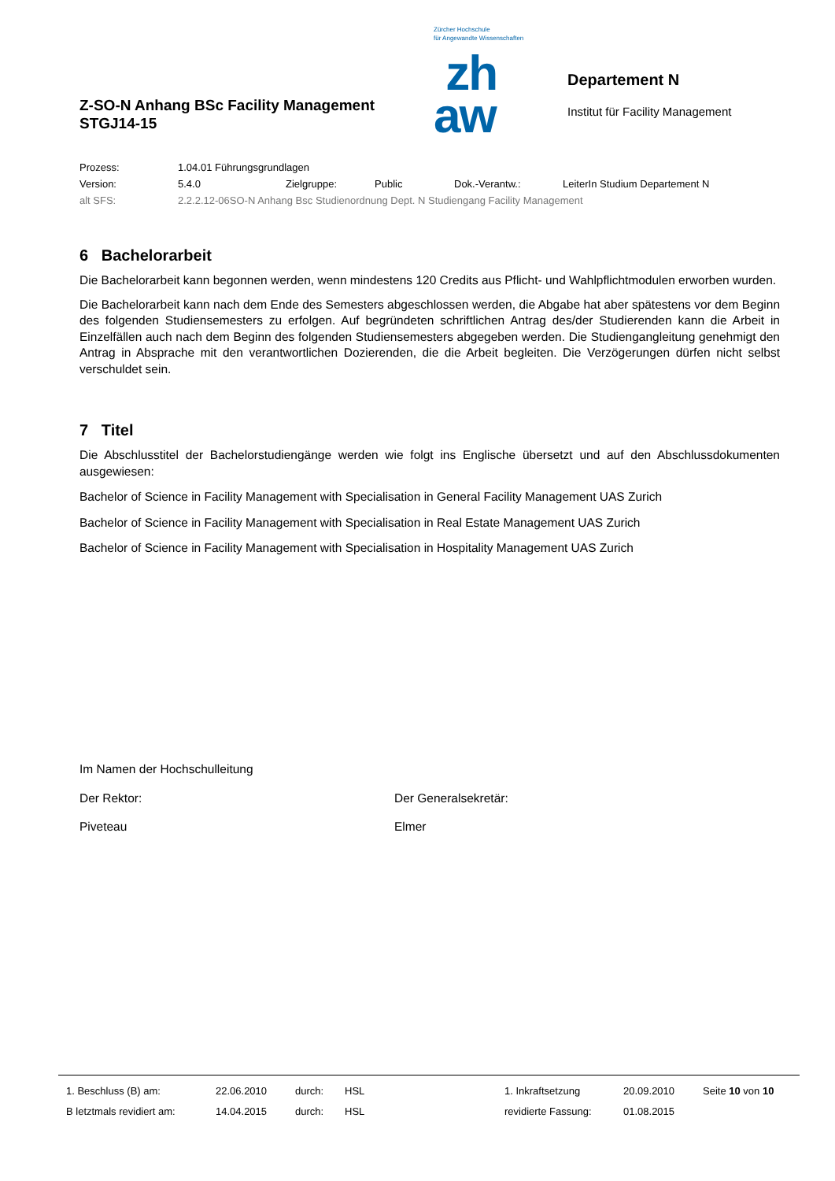Z-SO-N Anhang BSc Facility Management
STGJ14-15
Zürcher Hochschule
für Angewandte Wissenschaften
zh
aw
Departement N
Institut für Facility Management
Prozess: 1.04.01 Führungsgrundlagen
Version: 5.4.0 Zielgruppe: Public Dok.-Verantw.: LeiterIn Studium Departement N
alt SFS: 2.2.2.12-06SO-N Anhang Bsc Studienordnung Dept. N Studiengang Facility Management
6 Bachelorarbeit
Die Bachelorarbeit kann begonnen werden, wenn mindestens 120 Credits aus Pflicht- und Wahlpflichtmodulen erworben wurden.
Die Bachelorarbeit kann nach dem Ende des Semesters abgeschlossen werden, die Abgabe hat aber spätestens vor dem Beginn des folgenden Studiensemesters zu erfolgen. Auf begründeten schriftlichen Antrag des/der Studierenden kann die Arbeit in Einzelfällen auch nach dem Beginn des folgenden Studiensemesters abgegeben werden. Die Studiengangleitung genehmigt den Antrag in Absprache mit den verantwortlichen Dozierenden, die die Arbeit begleiten. Die Verzögerungen dürfen nicht selbst verschuldet sein.
7 Titel
Die Abschlusstitel der Bachelorstudiengänge werden wie folgt ins Englische übersetzt und auf den Abschlussdokumenten ausgewiesen:
Bachelor of Science in Facility Management with Specialisation in General Facility Management UAS Zurich
Bachelor of Science in Facility Management with Specialisation in Real Estate Management UAS Zurich
Bachelor of Science in Facility Management with Specialisation in Hospitality Management UAS Zurich
Im Namen der Hochschulleitung
Der Rektor: Der Generalsekretär:
Piveteau Elmer
1. Beschluss (B) am: 22.06.2010 durch: HSL 1. Inkraftsetzung 20.09.2010 Seite 10 von 10
B letztmals revidiert am: 14.04.2015 durch: HSL revidierte Fassung: 01.08.2015